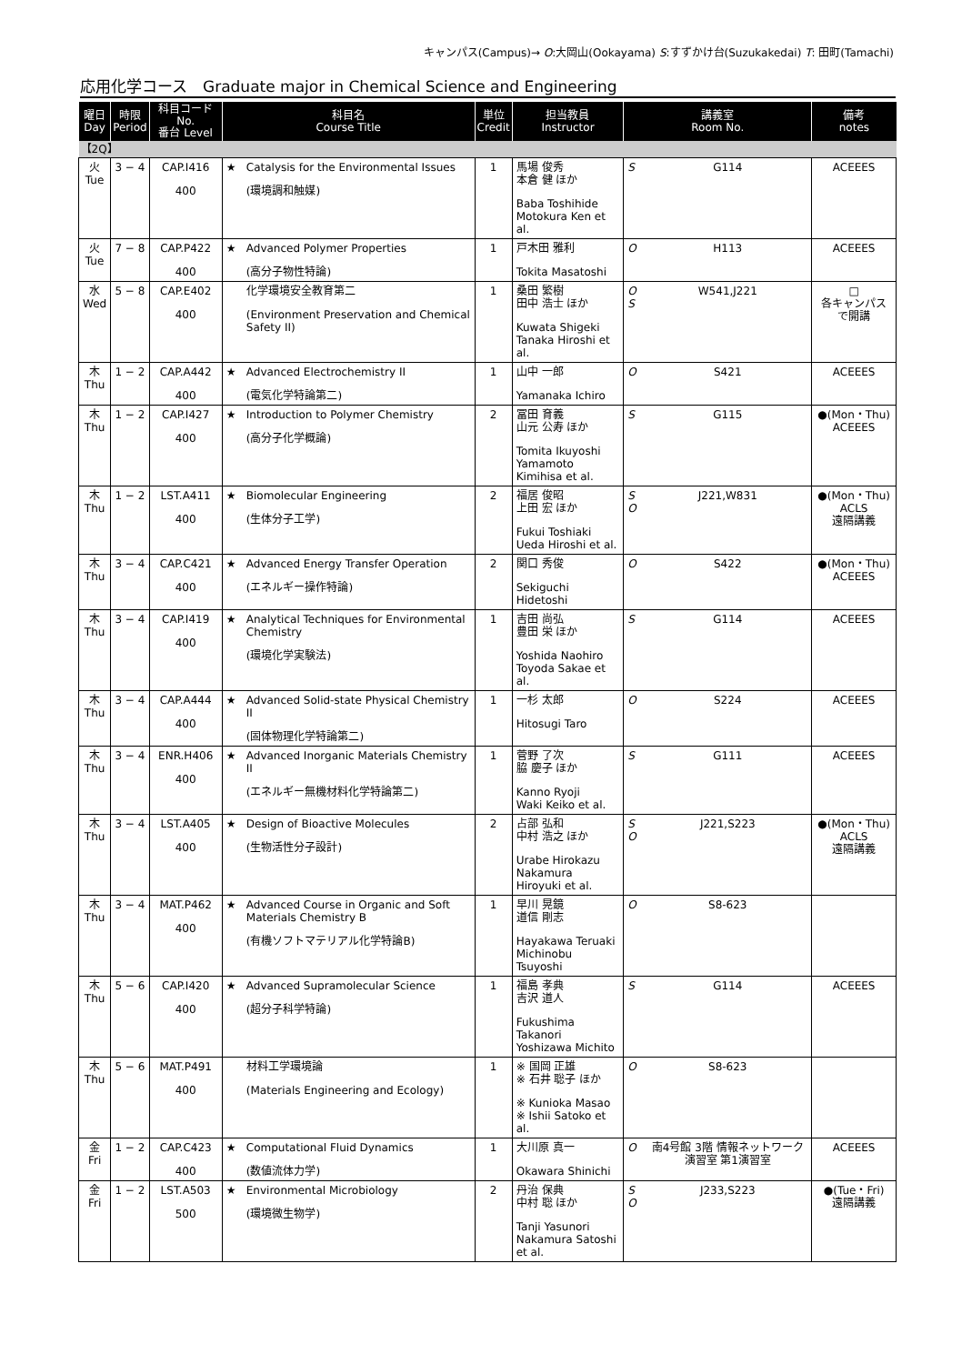キャンパス(Campus)→ O:大岡山(Ookayama) S:すずかけ台(Suzukakedai) T: 田町(Tamachi)
応用化学コース　Graduate major in Chemical Science and Engineering
| 曜日 Day | 時限 Period | 科目コード No. 番台 Level | 科目名 Course Title | | 単位 Credit | 担当教員 Instructor | 講義室 Room No. | | 備考 notes |
| --- | --- | --- | --- | --- | --- | --- | --- | --- | --- |
| 【2Q】 | | | | | | | | | |
| 火 Tue | 3 − 4 | CAP.I416 400 | ★ | Catalysis for the Environmental Issues (環境調和触媒) | 1 | 馬場 俊秀 本倉 健 ほか Baba Toshihide Motokura Ken et al. | S | G114 | ACEEES |
| 火 Tue | 7 − 8 | CAP.P422 400 | ★ | Advanced Polymer Properties (高分子物性特論) | 1 | 戸木田 雅利 Tokita Masatoshi | O | H113 | ACEEES |
| 水 Wed | 5 − 8 | CAP.E402 400 | | 化学環境安全教育第二 (Environment Preservation and Chemical Safety II) | 1 | 桑田 繁樹 田中 浩士 ほか Kuwata Shigeki Tanaka Hiroshi et al. | O S | W541,J221 | □ 各キャンパスで開講 |
| 木 Thu | 1 − 2 | CAP.A442 400 | ★ | Advanced Electrochemistry II (電気化学特論第二) | 1 | 山中 一郎 Yamanaka Ichiro | O | S421 | ACEEES |
| 木 Thu | 1 − 2 | CAP.I427 400 | ★ | Introduction to Polymer Chemistry (高分子化学概論) | 2 | 冨田 育義 山元 公寿 ほか Tomita Ikuyoshi Yamamoto Kimihisa et al. | S | G115 | ●(Mon・Thu) ACEEES |
| 木 Thu | 1 − 2 | LST.A411 400 | ★ | Biomolecular Engineering (生体分子工学) | 2 | 福居 俊昭 上田 宏 ほか Fukui Toshiaki Ueda Hiroshi et al. | S O | J221,W831 | ●(Mon・Thu) ACLS 遠隔講義 |
| 木 Thu | 3 − 4 | CAP.C421 400 | ★ | Advanced Energy Transfer Operation (エネルギー操作特論) | 2 | 関口 秀俊 Sekiguchi Hidetoshi | O | S422 | ●(Mon・Thu) ACEEES |
| 木 Thu | 3 − 4 | CAP.I419 400 | ★ | Analytical Techniques for Environmental Chemistry (環境化学実験法) | 1 | 吉田 尚弘 豊田 栄 ほか Yoshida Naohiro Toyoda Sakae et al. | S | G114 | ACEEES |
| 木 Thu | 3 − 4 | CAP.A444 400 | ★ | Advanced Solid-state Physical Chemistry II (固体物理化学特論第二) | 1 | 一杉 太郎 Hitosugi Taro | O | S224 | ACEEES |
| 木 Thu | 3 − 4 | ENR.H406 400 | ★ | Advanced Inorganic Materials Chemistry II (エネルギー無機材料化学特論第二) | 1 | 菅野 了次 脇 慶子 ほか Kanno Ryoji Waki Keiko et al. | S | G111 | ACEEES |
| 木 Thu | 3 − 4 | LST.A405 400 | ★ | Design of Bioactive Molecules (生物活性分子設計) | 2 | 占部 弘和 中村 浩之 ほか Urabe Hirokazu Nakamura Hiroyuki et al. | S O | J221,S223 | ●(Mon・Thu) ACLS 遠隔講義 |
| 木 Thu | 3 − 4 | MAT.P462 400 | ★ | Advanced Course in Organic and Soft Materials Chemistry B (有機ソフトマテリアル化学特論B) | 1 | 早川 晃鏡 道信 剛志 Hayakawa Teruaki Michinobu Tsuyoshi | O | S8-623 | |
| 木 Thu | 5 − 6 | CAP.I420 400 | ★ | Advanced Supramolecular Science (超分子科学特論) | 1 | 福島 孝典 吉沢 道人 Fukushima Takanori Yoshizawa Michito | S | G114 | ACEEES |
| 木 Thu | 5 − 6 | MAT.P491 400 | | 材料工学環境論 (Materials Engineering and Ecology) | 1 | ※ 国岡 正雄 ※ 石井 聡子 ほか ※ Kunioka Masao ※ Ishii Satoko et al. | O | S8-623 | |
| 金 Fri | 1 − 2 | CAP.C423 400 | ★ | Computational Fluid Dynamics (数値流体力学) | 1 | 大川原 真一 Okawara Shinichi | O | 南4号館 3階 情報ネットワーク演習室 第1演習室 | ACEEES |
| 金 Fri | 1 − 2 | LST.A503 500 | ★ | Environmental Microbiology (環境微生物学) | 2 | 丹治 保典 中村 聡 ほか Tanji Yasunori Nakamura Satoshi et al. | S O | J233,S223 | ●(Tue・Fri) 遠隔講義 |